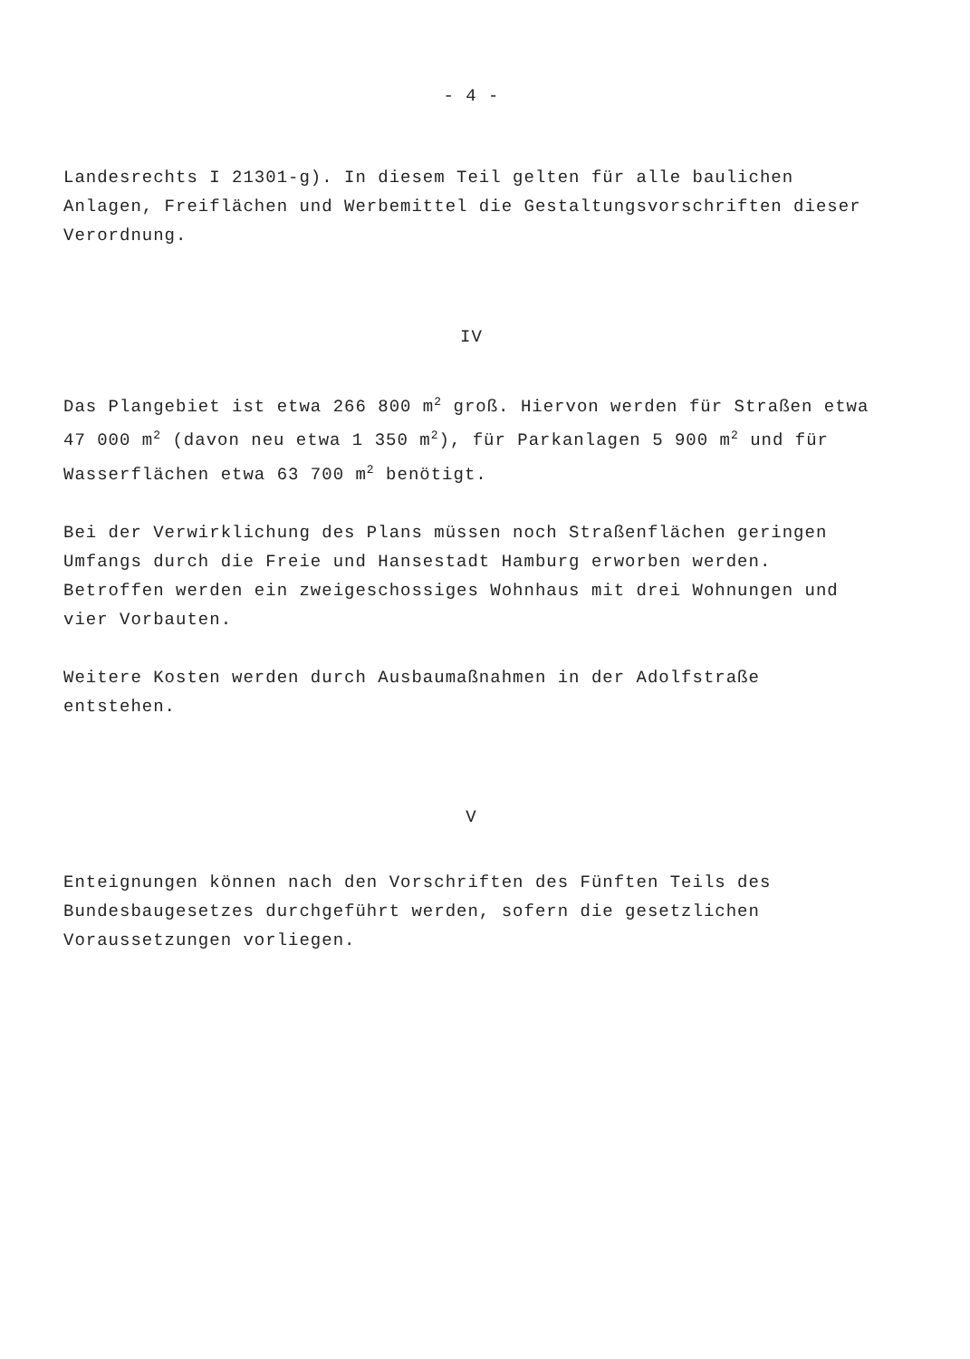- 4 -
Landesrechts I 21301-g). In diesem Teil gelten für alle baulichen Anlagen, Freiflächen und Werbemittel die Gestaltungsvorschriften dieser Verordnung.
IV
Das Plangebiet ist etwa 266 800 m<sup>2</sup> groß. Hiervon werden für Straßen etwa 47 000 m<sup>2</sup> (davon neu etwa 1 350 m<sup>2</sup>), für Parkanlagen 5 900 m<sup>2</sup> und für Wasserflächen etwa 63 700 m<sup>2</sup> benötigt.
Bei der Verwirklichung des Plans müssen noch Straßenflächen geringen Umfangs durch die Freie und Hansestadt Hamburg erworben werden. Betroffen werden ein zweigeschossiges Wohnhaus mit drei Wohnungen und vier Vorbauten.
Weitere Kosten werden durch Ausbaumaßnahmen in der Adolfstraße entstehen.
V
Enteignungen können nach den Vorschriften des Fünften Teils des Bundesbaugesetzes durchgeführt werden, sofern die gesetzlichen Voraussetzungen vorliegen.